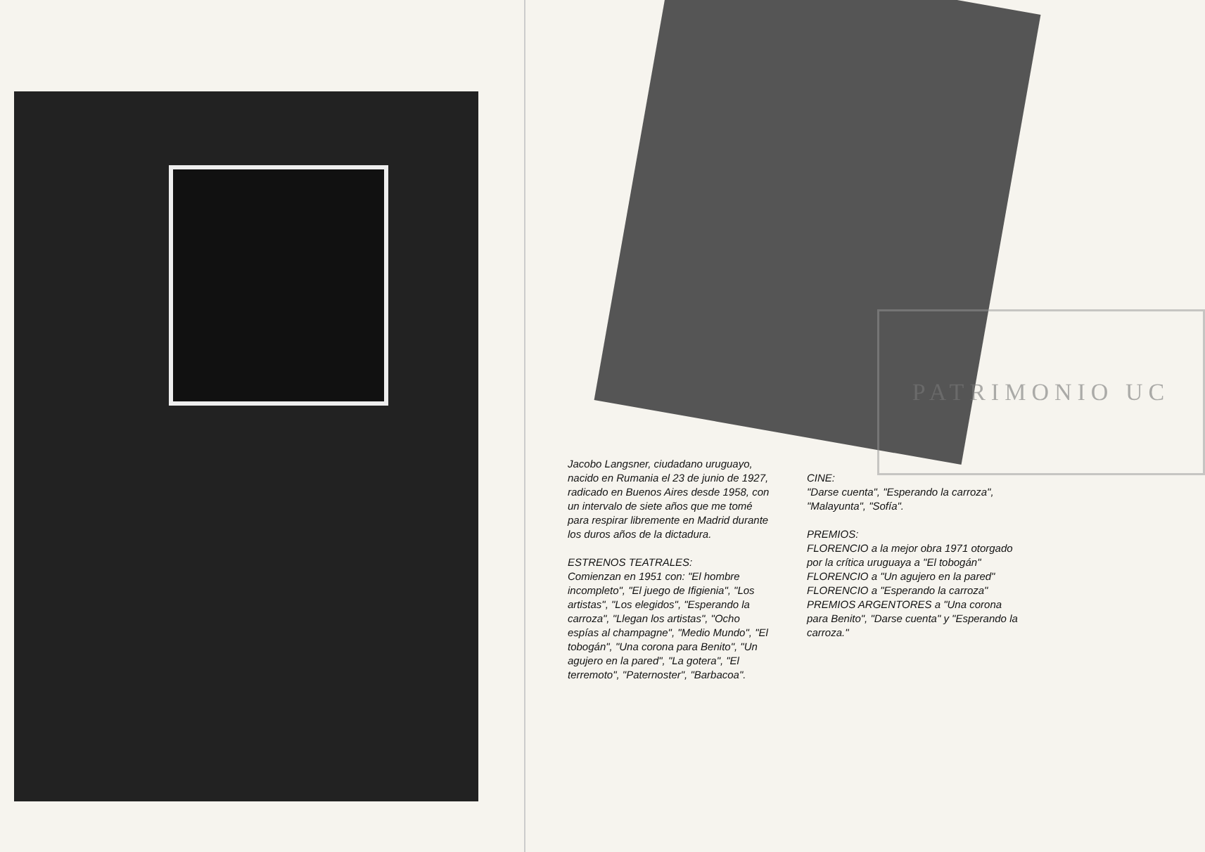PATRIMONIO UC
Jacobo Langsner, ciudadano uruguayo, nacido en Rumania el 23 de junio de 1927, radicado en Buenos Aires desde 1958, con un intervalo de siete años que me tomé para respirar libremente en Madrid durante los duros años de la dictadura.
ESTRENOS TEATRALES:
Comienzan en 1951 con: "El hombre incompleto", "El juego de Ifigienia", "Los artistas", "Los elegidos", "Esperando la carroza", "Llegan los artistas", "Ocho espías al champagne", "Medio Mundo", "El tobogán", "Una corona para Benito", "Un agujero en la pared", "La gotera", "El terremoto", "Paternoster", "Barbacoa".
CINE:
"Darse cuenta", "Esperando la carroza", "Malayunta", "Sofía".
PREMIOS:
FLORENCIO a la mejor obra 1971 otorgado por la crítica uruguaya a "El tobogán"
FLORENCIO a "Un agujero en la pared"
FLORENCIO a "Esperando la carroza"
PREMIOS ARGENTORES a "Una corona para Benito", "Darse cuenta" y "Esperando la carroza."